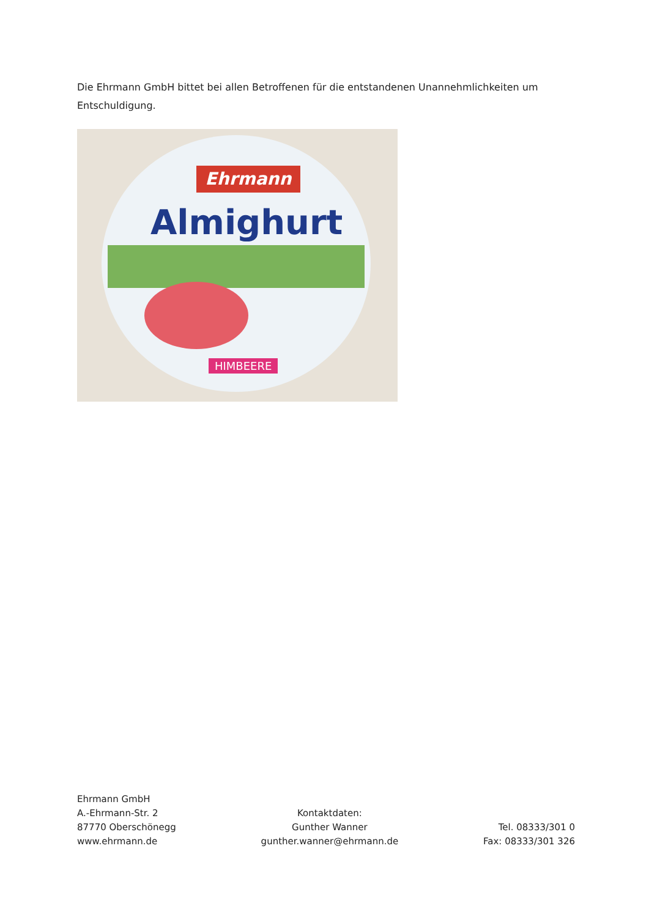Die Ehrmann GmbH bittet bei allen Betroffenen für die entstandenen Unannehmlichkeiten um Entschuldigung.
Ehrmann
Almighurt
HIMBEERE
Ehrmann GmbH
A.-Ehrmann-Str. 2
87770 Oberschönegg
www.ehrmann.de
Kontaktdaten:
Gunther Wanner
gunther.wanner@ehrmann.de
Tel. 08333/301 0
Fax: 08333/301 326